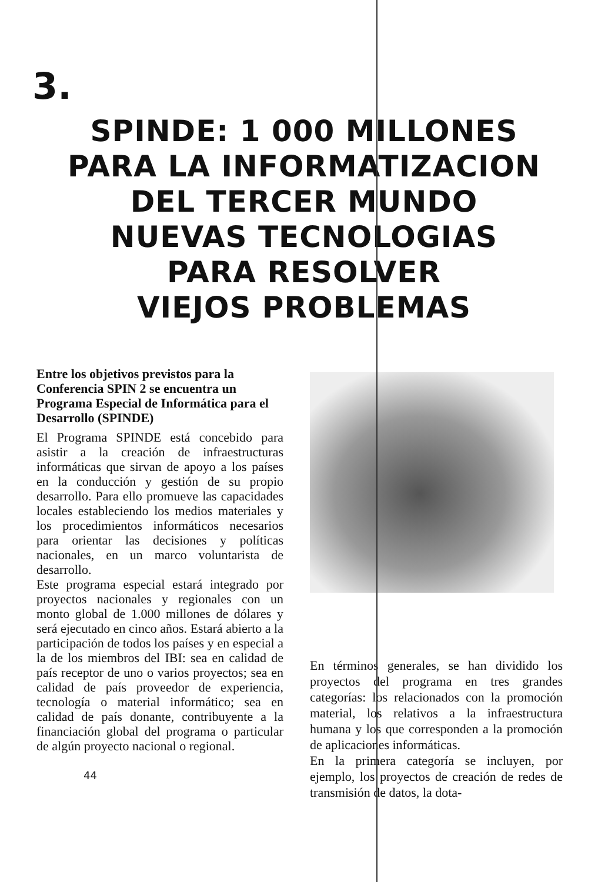3.
SPINDE: 1 000 MILLONES
PARA LA INFORMATIZACION
DEL TERCER MUNDO
NUEVAS TECNOLOGIAS
PARA RESOLVER
VIEJOS PROBLEMAS
Entre los objetivos previstos para la Conferencia SPIN 2 se encuentra un Programa Especial de Informática para el Desarrollo (SPINDE)
El Programa SPINDE está concebido para asistir a la creación de infraestructuras informáticas que sirvan de apoyo a los países en la conducción y gestión de su propio desarrollo. Para ello promueve las capacidades locales estableciendo los medios materiales y los procedimientos informáticos necesarios para orientar las decisiones y políticas nacionales, en un marco voluntarista de desarrollo.
Este programa especial estará integrado por proyectos nacionales y regionales con un monto global de 1.000 millones de dólares y será ejecutado en cinco años. Estará abierto a la participación de todos los países y en especial a la de los miembros del IBI: sea en calidad de país receptor de uno o varios proyectos; sea en calidad de país proveedor de experiencia, tecnología o material informático; sea en calidad de país donante, contribuyente a la financiación global del programa o particular de algún proyecto nacional o regional.
44
En términos generales, se han dividido los proyectos del programa en tres grandes categorías: los relacionados con la promoción material, los relativos a la infraestructura humana y los que corresponden a la promoción de aplicaciones informáticas.
En la primera categoría se incluyen, por ejemplo, los proyectos de creación de redes de transmisión de datos, la dota-